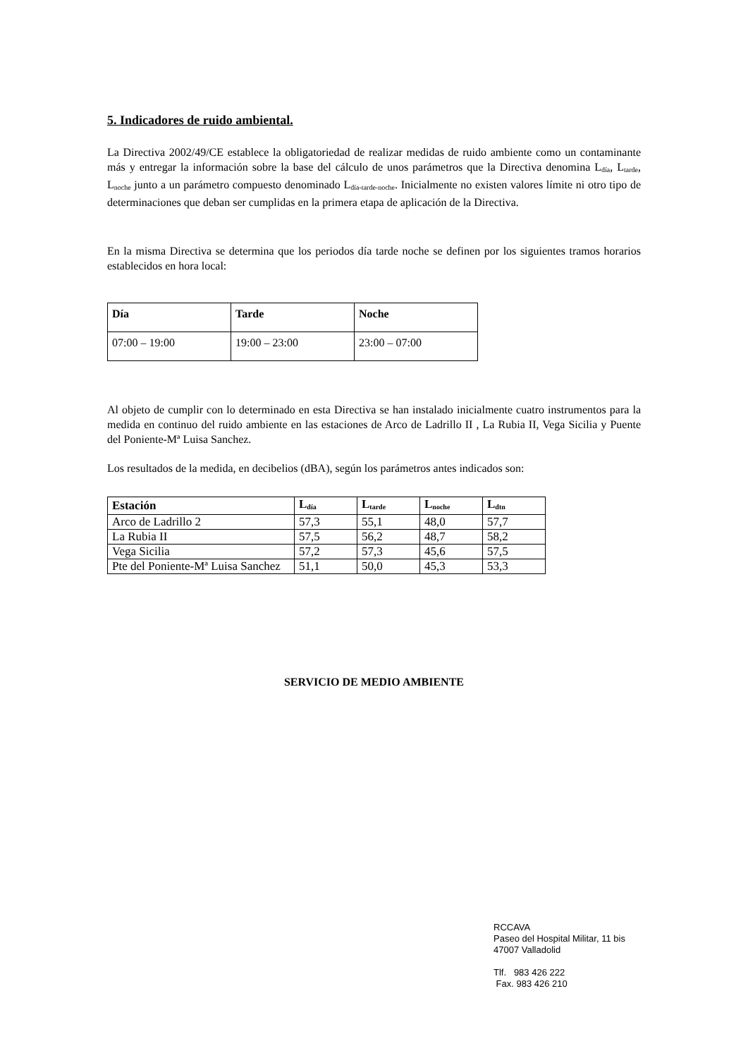5. Indicadores de ruido ambiental.
La Directiva 2002/49/CE establece la obligatoriedad de realizar medidas de ruido ambiente como un contaminante más y entregar la información sobre la base del cálculo de unos parámetros que la Directiva denomina L<sub>día</sub>, L<sub>tarde</sub>, L<sub>noche</sub> junto a un parámetro compuesto denominado L<sub>día-tarde-noche</sub>. Inicialmente no existen valores límite ni otro tipo de determinaciones que deban ser cumplidas en la primera etapa de aplicación de la Directiva.
En la misma Directiva se determina que los periodos día tarde noche se definen por los siguientes tramos horarios establecidos en hora local:
| Día | Tarde | Noche |
| --- | --- | --- |
| 07:00 – 19:00 | 19:00 – 23:00 | 23:00 – 07:00 |
Al objeto de cumplir con lo determinado en esta Directiva se han instalado inicialmente cuatro instrumentos para la medida en continuo del ruido ambiente en las estaciones de Arco de Ladrillo II , La Rubia II, Vega Sicilia y Puente del Poniente-Mª Luisa Sanchez.
Los resultados de la medida, en decibelios (dBA), según los parámetros antes indicados son:
| Estación | L<sub>día</sub> | L<sub>tarde</sub> | L<sub>noche</sub> | L<sub>dtn</sub> |
| --- | --- | --- | --- | --- |
| Arco de Ladrillo 2 | 57,3 | 55,1 | 48,0 | 57,7 |
| La Rubia II | 57,5 | 56,2 | 48,7 | 58,2 |
| Vega Sicilia | 57,2 | 57,3 | 45,6 | 57,5 |
| Pte del Poniente-Mª Luisa Sanchez | 51,1 | 50,0 | 45,3 | 53,3 |
SERVICIO DE MEDIO AMBIENTE
RCCAVA
Paseo del Hospital Militar, 11 bis
47007 Valladolid
Tlf. 983 426 222
Fax. 983 426 210